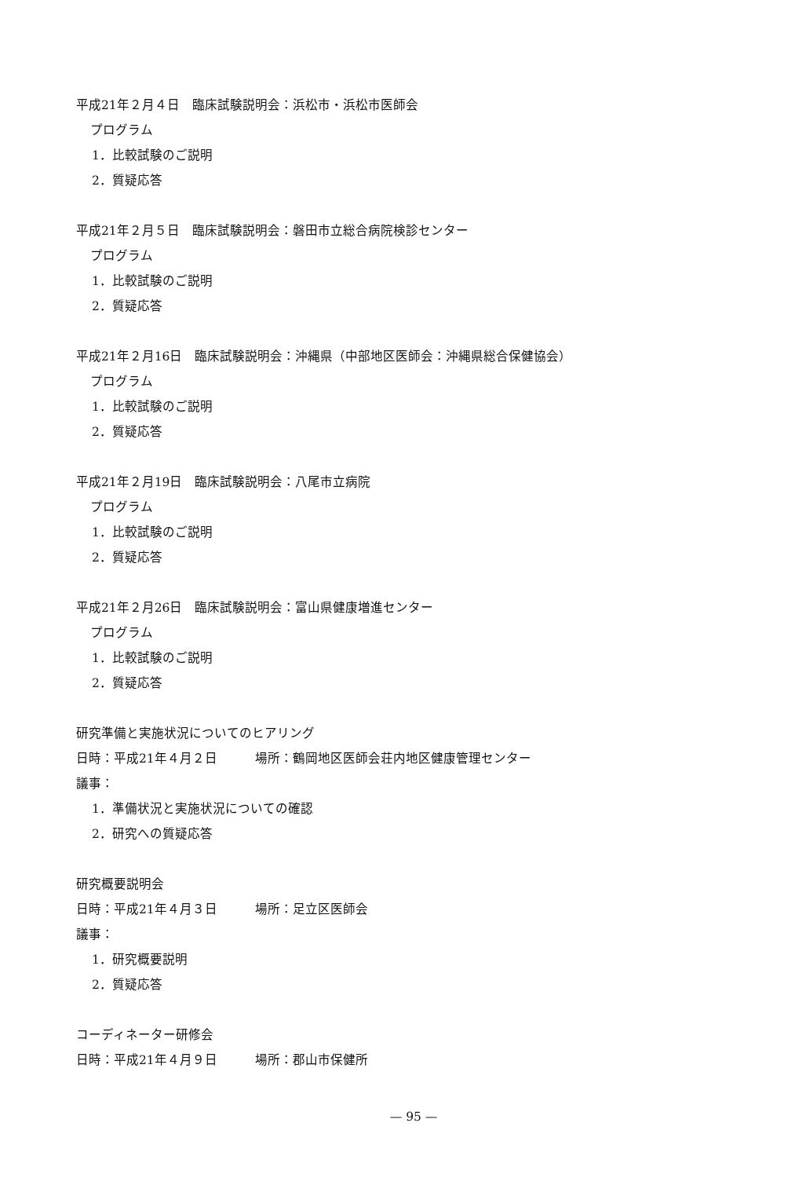平成21年２月４日　臨床試験説明会：浜松市・浜松市医師会
プログラム
1．比較試験のご説明
2．質疑応答
平成21年２月５日　臨床試験説明会：磐田市立総合病院検診センター
プログラム
1．比較試験のご説明
2．質疑応答
平成21年２月16日　臨床試験説明会：沖縄県（中部地区医師会：沖縄県総合保健協会）
プログラム
1．比較試験のご説明
2．質疑応答
平成21年２月19日　臨床試験説明会：八尾市立病院
プログラム
1．比較試験のご説明
2．質疑応答
平成21年２月26日　臨床試験説明会：富山県健康増進センター
プログラム
1．比較試験のご説明
2．質疑応答
研究準備と実施状況についてのヒアリング
日時：平成21年４月２日　　　場所：鶴岡地区医師会荘内地区健康管理センター
議事：
1．準備状況と実施状況についての確認
2．研究への質疑応答
研究概要説明会
日時：平成21年４月３日　　　場所：足立区医師会
議事：
1．研究概要説明
2．質疑応答
コーディネーター研修会
日時：平成21年４月９日　　　場所：郡山市保健所
— 95 —